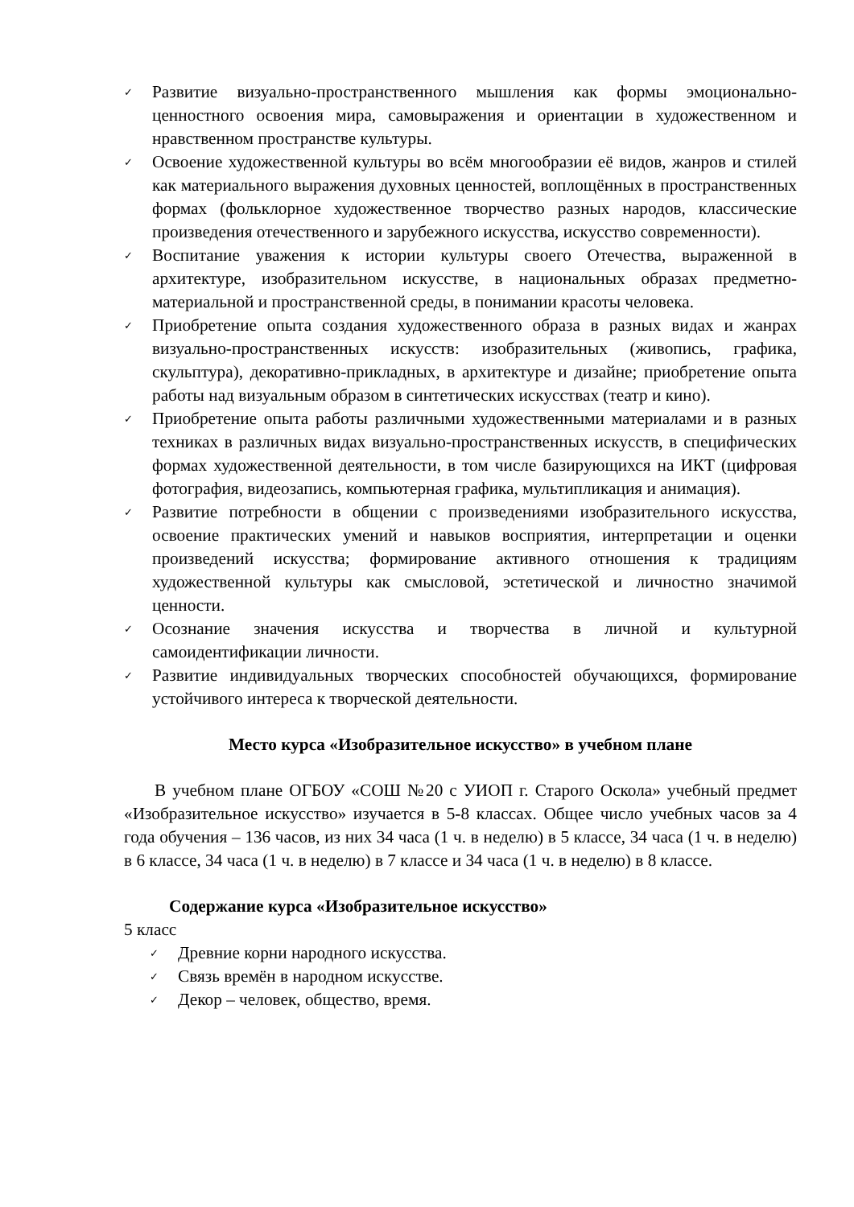✓ Развитие визуально-пространственного мышления как формы эмоционально-ценностного освоения мира, самовыражения и ориентации в художественном и нравственном пространстве культуры.
✓ Освоение художественной культуры во всём многообразии её видов, жанров и стилей как материального выражения духовных ценностей, воплощённых в пространственных формах (фольклорное художественное творчество разных народов, классические произведения отечественного и зарубежного искусства, искусство современности).
✓ Воспитание уважения к истории культуры своего Отечества, выраженной в архитектуре, изобразительном искусстве, в национальных образах предметно-материальной и пространственной среды, в понимании красоты человека.
✓ Приобретение опыта создания художественного образа в разных видах и жанрах визуально-пространственных искусств: изобразительных (живопись, графика, скульптура), декоративно-прикладных, в архитектуре и дизайне; приобретение опыта работы над визуальным образом в синтетических искусствах (театр и кино).
✓ Приобретение опыта работы различными художественными материалами и в разных техниках в различных видах визуально-пространственных искусств, в специфических формах художественной деятельности, в том числе базирующихся на ИКТ (цифровая фотография, видеозапись, компьютерная графика, мультипликация и анимация).
✓ Развитие потребности в общении с произведениями изобразительного искусства, освоение практических умений и навыков восприятия, интерпретации и оценки произведений искусства; формирование активного отношения к традициям художественной культуры как смысловой, эстетической и личностно значимой ценности.
✓ Осознание значения искусства и творчества в личной и культурной самоидентификации личности.
✓ Развитие индивидуальных творческих способностей обучающихся, формирование устойчивого интереса к творческой деятельности.
Место курса «Изобразительное искусство» в учебном плане
В учебном плане ОГБОУ «СОШ №20 с УИОП г. Старого Оскола» учебный предмет «Изобразительное искусство» изучается в 5-8 классах. Общее число учебных часов за 4 года обучения – 136 часов, из них 34 часа (1 ч. в неделю) в 5 классе, 34 часа (1 ч. в неделю) в 6 классе, 34 часа (1 ч. в неделю) в 7 классе и 34 часа (1 ч. в неделю) в 8 классе.
Содержание курса «Изобразительное искусство»
5 класс
✓ Древние корни народного искусства.
✓ Связь времён в народном искусстве.
✓ Декор – человек, общество, время.